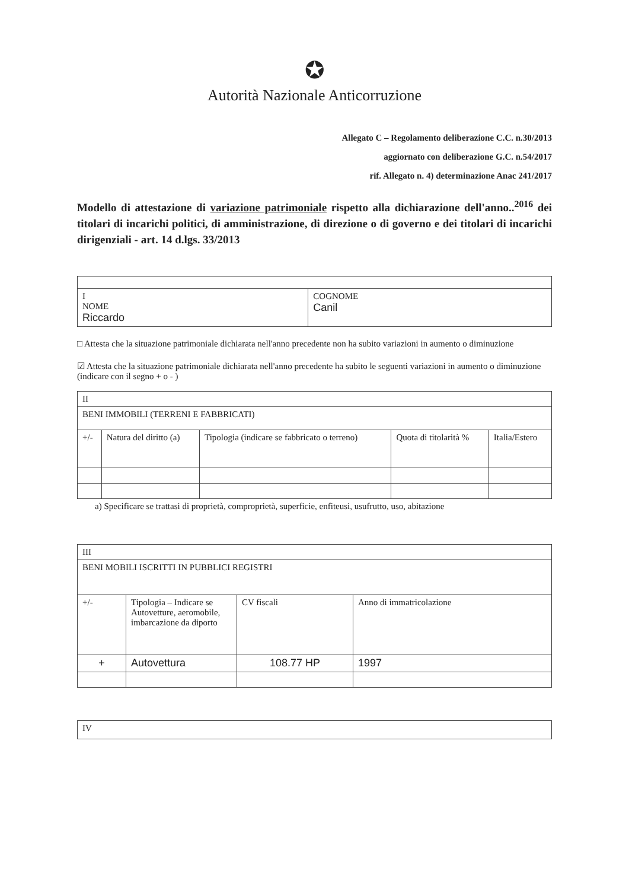✪
Autorità Nazionale Anticorruzione
Allegato C – Regolamento deliberazione C.C. n.30/2013
aggiornato con deliberazione G.C. n.54/2017
rif. Allegato n. 4) determinazione Anac 241/2017
Modello di attestazione di variazione patrimoniale rispetto alla dichiarazione dell'anno..<sup>2016</sup> dei titolari di incarichi politici, di amministrazione, di direzione o di governo e dei titolari di incarichi dirigenziali - art. 14 d.lgs. 33/2013
| I NOME Riccardo | COGNOME Canil |
□ Attesta che la situazione patrimoniale dichiarata nell'anno precedente non ha subito variazioni in aumento o diminuzione
☑ Attesta che la situazione patrimoniale dichiarata nell'anno precedente ha subito le seguenti variazioni in aumento o diminuzione
(indicare con il segno + o - )
| II | | | | |
| BENI IMMOBILI (TERRENI E FABBRICATI) | | | | |
| +/- | Natura del diritto (a) | Tipologia (indicare se fabbricato o terreno) | Quota di titolarità % | Italia/Estero |
a) Specificare se trattasi di proprietà, comproprietà, superficie, enfiteusi, usufrutto, uso, abitazione
| III | | | |
| BENI MOBILI ISCRITTI IN PUBBLICI REGISTRI | | | |
| +/- | Tipologia – Indicare se Autovetture, aeromobile, imbarcazione da diporto | CV fiscali | Anno di immatricolazione |
| + | Autovettura | 108.77 HP | 1997 |
| IV |